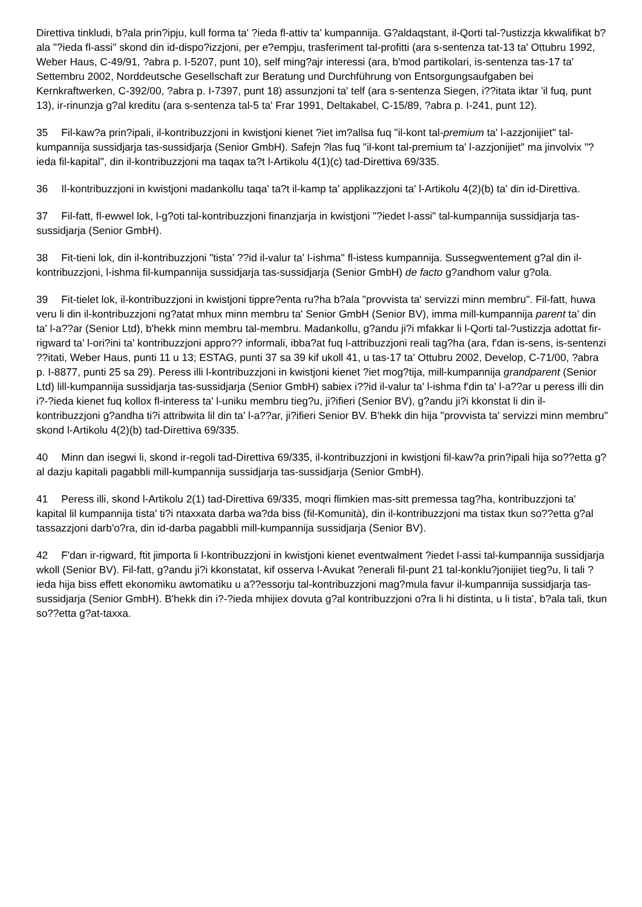Direttiva tinkludi, b?ala prin?ipju, kull forma ta' ?ieda fl-attiv ta' kumpannija. G?aldaqstant, il-Qorti tal-?ustizzja kkwalifikat b?ala "?ieda fl-assi" skond din id-dispo?izzjoni, per e?empju, trasferiment tal-profitti (ara s-sentenza tat-13 ta' Ottubru 1992, Weber Haus, C-49/91, ?abra p. I-5207, punt 10), self ming?ajr interessi (ara, b'mod partikolari, is-sentenza tas-17 ta' Settembru 2002, Norddeutsche Gesellschaft zur Beratung und Durchführung von Entsorgungsaufgaben bei Kernkraftwerken, C-392/00, ?abra p. I-7397, punt 18) assunzjoni ta' telf (ara s-sentenza Siegen, i??itata iktar 'il fuq, punt 13), ir-rinunzja g?al kreditu (ara s-sentenza tal-5 ta' Frar 1991, Deltakabel, C-15/89, ?abra p. I-241, punt 12).
35 Fil-kaw?a prin?ipali, il-kontribuzzjoni in kwistjoni kienet ?iet im?allsa fuq "il-kont tal-premium ta' l-azzjonijiet" tal-kumpannija sussidjarja tas-sussidjarja (Senior GmbH). Safejn ?las fuq "il-kont tal-premium ta' l-azzjonijiet" ma jinvolvix "?ieda fil-kapital", din il-kontribuzzjoni ma taqax ta?t l-Artikolu 4(1)(c) tad-Direttiva 69/335.
36 Il-kontribuzzjoni in kwistjoni madankollu taqa' ta?t il-kamp ta' applikazzjoni ta' l-Artikolu 4(2)(b) ta' din id-Direttiva.
37 Fil-fatt, fl-ewwel lok, l-g?oti tal-kontribuzzjoni finanzjarja in kwistjoni "?iedet l-assi" tal-kumpannija sussidjarja tas-sussidjarja (Senior GmbH).
38 Fit-tieni lok, din il-kontribuzzjoni "tista' ??id il-valur ta' l-ishma" fl-istess kumpannija. Sussegwentement g?al din il-kontribuzzjoni, l-ishma fil-kumpannija sussidjarja tas-sussidjarja (Senior GmbH) de facto g?andhom valur g?ola.
39 Fit-tielet lok, il-kontribuzzjoni in kwistjoni tippre?enta ru?ha b?ala "provvista ta' servizzi minn membru". Fil-fatt, huwa veru li din il-kontribuzzjoni ng?atat mhux minn membru ta' Senior GmbH (Senior BV), imma mill-kumpannija parent ta' din ta' l-a??ar (Senior Ltd), b'hekk minn membru tal-membru. Madankollu, g?andu ji?i mfakkar li l-Qorti tal-?ustizzja adottat fir-rigward ta' l-ori?ini ta' kontribuzzjoni appro?? informali, ibba?at fuq l-attribuzzjoni reali tag?ha (ara, f'dan is-sens, is-sentenzi ??itati, Weber Haus, punti 11 u 13; ESTAG, punti 37 sa 39 kif ukoll 41, u tas-17 ta' Ottubru 2002, Develop, C-71/00, ?abra p. I-8877, punti 25 sa 29). Peress illi l-kontribuzzjoni in kwistjoni kienet ?iet mog?tija, mill-kumpannija grandparent (Senior Ltd) lill-kumpannija sussidjarja tas-sussidjarja (Senior GmbH) sabiex i??id il-valur ta' l-ishma f'din ta' l-a??ar u peress illi din i?-?ieda kienet fuq kollox fl-interess ta' l-uniku membru tieg?u, ji?ifieri (Senior BV), g?andu ji?i kkonstat li din il-kontribuzzjoni g?andha ti?i attribwita lil din ta' l-a??ar, ji?ifieri Senior BV. B'hekk din hija "provvista ta' servizzi minn membru" skond l-Artikolu 4(2)(b) tad-Direttiva 69/335.
40 Minn dan isegwi li, skond ir-regoli tad-Direttiva 69/335, il-kontribuzzjoni in kwistjoni fil-kaw?a prin?ipali hija so??etta g?al dazju kapitali pagabbli mill-kumpannija sussidjarja tas-sussidjarja (Senior GmbH).
41 Peress illi, skond l-Artikolu 2(1) tad-Direttiva 69/335, moqri flimkien mas-sitt premessa tag?ha, kontribuzzjoni ta' kapital lil kumpannija tista' ti?i ntaxxata darba wa?da biss (fil-Komunità), din il-kontribuzzjoni ma tistax tkun so??etta g?al tassazzjoni darb'o?ra, din id-darba pagabbli mill-kumpannija sussidjarja (Senior BV).
42 F'dan ir-rigward, ftit jimporta li l-kontribuzzjoni in kwistjoni kienet eventwalment ?iedet l-assi tal-kumpannija sussidjarja wkoll (Senior BV). Fil-fatt, g?andu ji?i kkonstatat, kif osserva l-Avukat ?enerali fil-punt 21 tal-konklu?jonijiet tieg?u, li tali ?ieda hija biss effett ekonomiku awtomatiku u a??essorju tal-kontribuzzjoni mag?mula favur il-kumpannija sussidjarja tas-sussidjarja (Senior GmbH). B'hekk din i?-?ieda mhijiex dovuta g?al kontribuzzjoni o?ra li hi distinta, u li tista', b?ala tali, tkun so??etta g?at-taxxa.